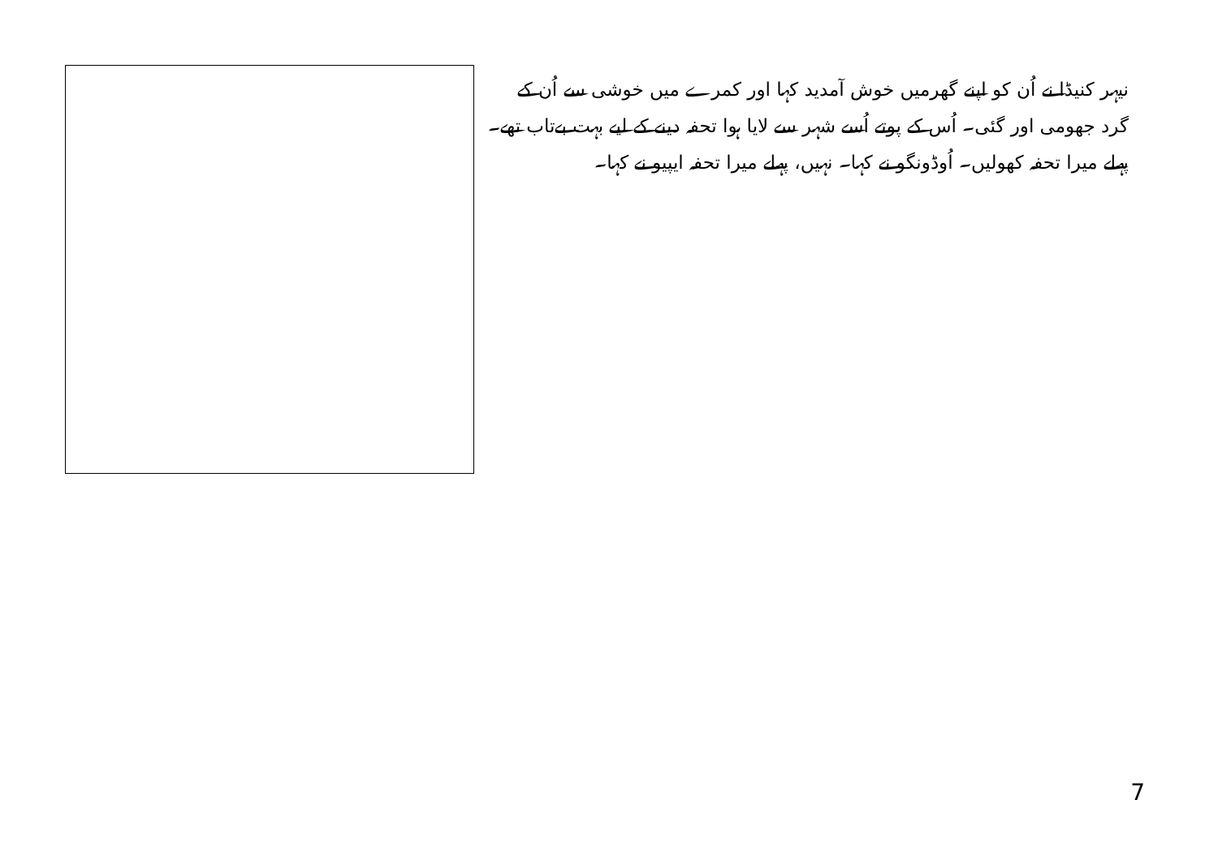نیہر کنیڈا نے اُن کو اپنے گھرمیں خوش آمدید کہا اور کمرے میں خوشی سے اُن کے گرد جھومی اور گئی۔ اُس کے پوتے اُسے شہر سے لایا ہوا تحفہ دینے کے لیے بہت بےتاب تھے۔ پہلے میرا تحفہ کھولیں۔ اُوڈونگو نے کہا۔ نہیں، پہلے میرا تحفہ ایپیو نے کہا۔
7